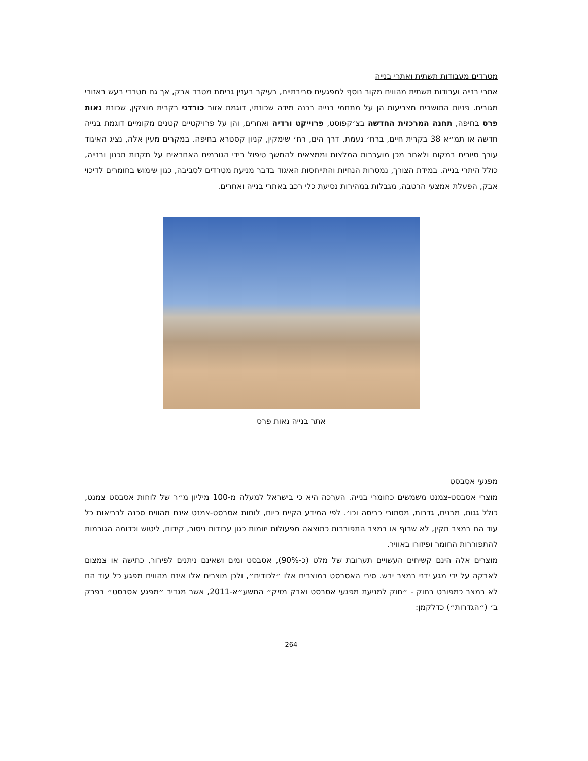מטרדים מעבודות תשתית ואתרי בנייה
אתרי בנייה ועבודות תשתית מהווים מקור נוסף למפגעים סביבתיים, בעיקר בענין גרימת מטרד אבק, אך גם מטרדי רעש באזורי מגורים. פניות התושבים מצביעות הן על מתחמי בנייה בכנה מידה שכונתי, דוגמת אזור כורדני בקרית מוצקין, שכונת נאות פרס בחיפה, תחנה המרכזית החדשה בצ׳קפוסט, פרוייקט ורדיה ואחרים, והן על פרויקטיים קטנים מקומיים דוגמת בנייה חדשה או תמ״א 38 בקרית חיים, ברח׳ נעמת, דרך הים, רח׳ שימקין, קניון קסטרא בחיפה. במקרים מעין אלה, נציג האיגוד עורך סיורים במקום ולאחר מכן מועברות המלצות וממצאים להמשך טיפול בידי הגורמים האחראים על תקנות תכנון ובנייה, כולל היתרי בנייה. במידת הצורך, נמסרות הנחיות והתייחסות האיגוד בדבר מניעת מטרדים לסביבה, כגון שימוש בחומרים לדיכוי אבק, הפעלת אמצעי הרטבה, מגבלות במהירות נסיעת כלי רכב באתרי בנייה ואחרים.
אתר בנייה נאות פרס
מפגעי אסבסט
מוצרי אסבסט-צמנט משמשים כחומרי בנייה. הערכה היא כי בישראל למעלה מ-100 מיליון מ״ר של לוחות אסבסט צמנט, כולל גגות, מבנים, גדרות, מסתורי כביסה וכו׳. לפי המידע הקיים כיום, לוחות אסבסט-צמנט אינם מהווים סכנה לבריאות כל עוד הם במצב תקין, לא שרוף או במצב התפוררות כתוצאה מפעולות יזומות כגון עבודות ניסור, קידוח, ליטוש וכדומה הגורמות להתפוררות החומר ופיזורו באוויר.
מוצרים אלה הינם קשיחים העשויים תערובת של מלט (כ-90%), אסבסט ומים ושאינם ניתנים לפירור, כתישה או צמצום לאבקה על ידי מגע ידני במצב יבש. סיבי האסבסט במוצרים אלו ״לכודים״, ולכן מוצרים אלו אינם מהווים מפגע כל עוד הם לא במצב כמפורט בחוק - ״חוק למניעת מפגעי אסבסט ואבק מזיק״ התשע״א-2011, אשר מגדיר ״מפגע אסבסט״ בפרק ב׳ (״הגדרות״) כדלקמן:
264